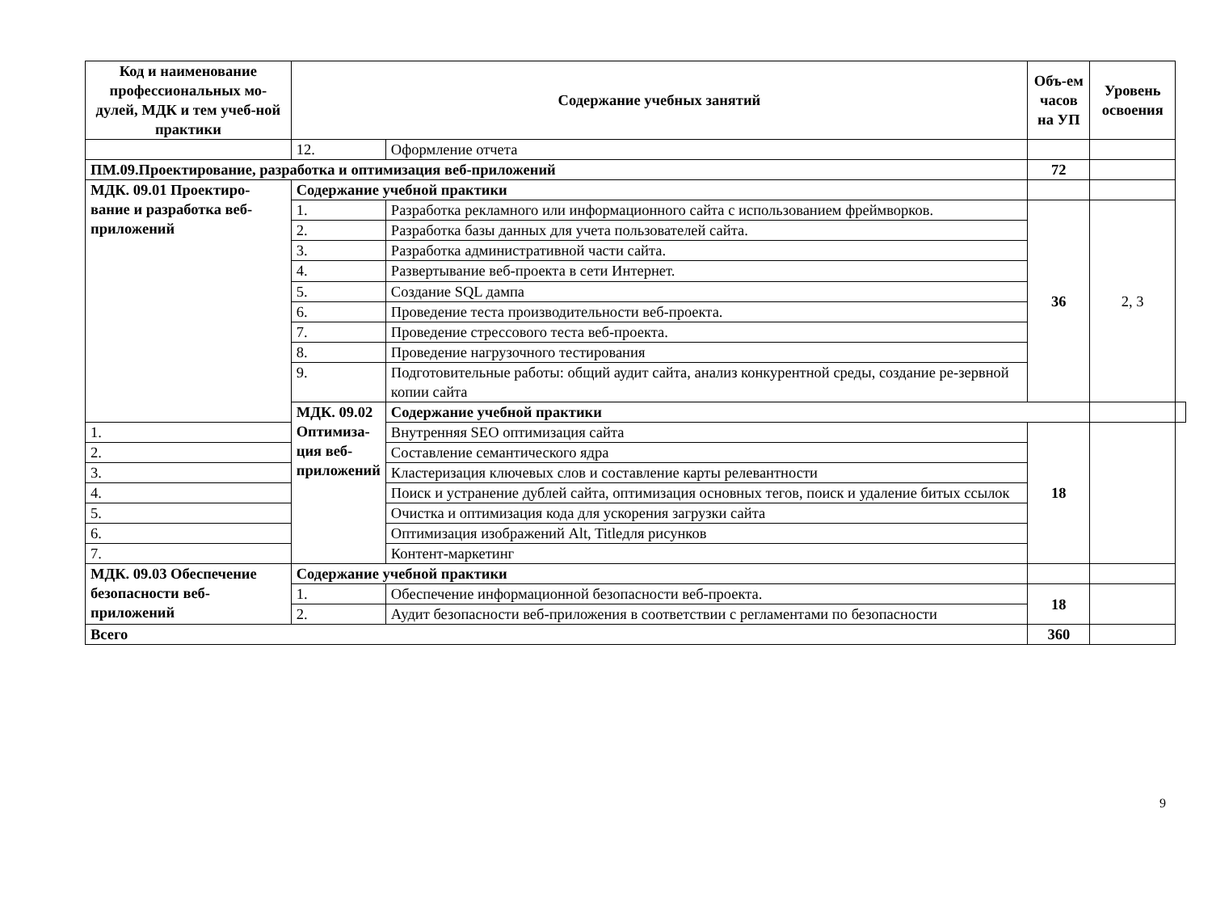| Код и наименование профессиональных мо-дулей, МДК и тем учеб-ной практики | Содержание учебных занятий | | Объ-ем часов на УП | Уровень освоения | |
| --- | --- | --- | --- | --- | --- |
| | 12. | Оформление отчета | | | |
| ПМ.09.Проектирование, разработка и оптимизация веб-приложений | | | 72 | | |
| МДК. 09.01 Проектиро-вание и разработка веб-приложений | Содержание учебной практики | | | | |
| | 1. | Разработка рекламного или информационного сайта с использованием фреймворков. | 36 | 2, 3 | |
| | 2. | Разработка базы данных для учета пользователей сайта. | | | |
| | 3. | Разработка административной части сайта. | | | |
| | 4. | Развертывание веб-проекта в сети Интернет. | | | |
| | 5. | Создание SQL дампа | | | |
| | 6. | Проведение теста производительности веб-проекта. | | | |
| | 7. | Проведение стрессового теста веб-проекта. | | | |
| | 8. | Проведение нагрузочного тестирования | | | |
| | 9. | Подготовительные работы: общий аудит сайта, анализ конкурентной среды, создание ре-зервной копии сайта | | | |
| | МДК. 09.02 Оптимиза-ция веб-приложений | Содержание учебной практики | | | |
| 1. | | Внутренняя SEO оптимизация сайта | 18 | | |
| 2. | | Составление семантического ядра | | | |
| 3. | | Кластеризация ключевых слов и составление карты релевантности | | | |
| 4. | | Поиск и устранение дублей сайта, оптимизация основных тегов, поиск и удаление битых ссылок | | | |
| 5. | | Очистка и оптимизация кода для ускорения загрузки сайта | | | |
| 6. | | Оптимизация изображений Alt, Titleдля рисунков | | | |
| 7. | | Контент-маркетинг | | | |
| МДК. 09.03 Обеспечение безопасности веб-приложений | Содержание учебной практики | | | | |
| | 1. | Обеспечение информационной безопасности веб-проекта. | 18 | | |
| | 2. | Аудит безопасности веб-приложения в соответствии с регламентами по безопасности | | | |
| Всего | | | 360 | | |
9